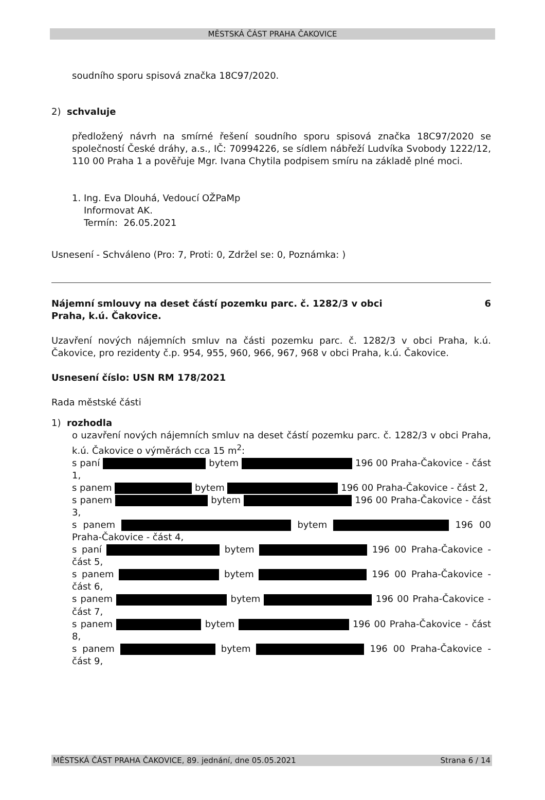MĚSTSKÁ ČÁST PRAHA ČAKOVICE
soudního sporu spisová značka 18C97/2020.
2) schvaluje
předložený návrh na smírné řešení soudního sporu spisová značka 18C97/2020 se společností České dráhy, a.s., IČ: 70994226, se sídlem nábřeží Ludvíka Svobody 1222/12, 110 00 Praha 1 a pověřuje Mgr. Ivana Chytila podpisem smíru na základě plné moci.
1. Ing. Eva Dlouhá, Vedoucí OŽPaMp
Informovat AK.
Termín: 26.05.2021
Usnesení - Schváleno (Pro: 7, Proti: 0, Zdržel se: 0, Poznámka: )
Nájemní smlouvy na deset částí pozemku parc. č. 1282/3 v obci
Praha, k.ú. Čakovice. 6
Uzavření nových nájemních smluv na části pozemku parc. č. 1282/3 v obci Praha, k.ú. Čakovice, pro rezidenty č.p. 954, 955, 960, 966, 967, 968 v obci Praha, k.ú. Čakovice.
Usnesení číslo: USN RM 178/2021
Rada městské části
1) rozhodla
o uzavření nových nájemních smluv na deset částí pozemku parc. č. 1282/3 v obci Praha, k.ú. Čakovice o výměrách cca 15 m<sup>2</sup>:
s paní bytem 196 00 Praha-Čakovice - část 1,
s panem bytem 196 00 Praha-Čakovice - část 2,
s panem bytem 196 00 Praha-Čakovice - část 3,
s panem bytem 196 00 Praha-Čakovice - část 4,
s paní bytem 196 00 Praha-Čakovice - část 5,
s panem bytem 196 00 Praha-Čakovice - část 6,
s panem bytem 196 00 Praha-Čakovice - část 7,
s panem bytem 196 00 Praha-Čakovice - část 8,
s panem bytem 196 00 Praha-Čakovice - část 9,
MĚSTSKÁ ČÁST PRAHA ČAKOVICE, 89. jednání, dne 05.05.2021 Strana 6 / 14